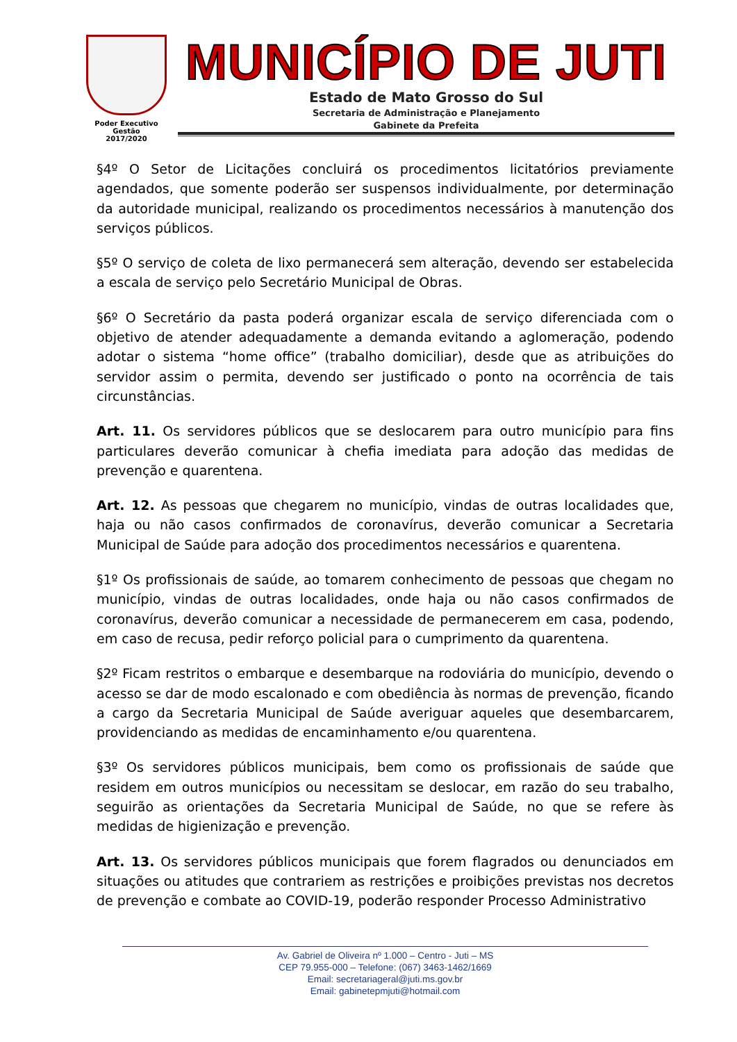Poder Executivo
Gestão
2017/2020
MUNICÍPIO DE JUTI
Estado de Mato Grosso do Sul
Secretaria de Administração e Planejamento
Gabinete da Prefeita
§4º O Setor de Licitações concluirá os procedimentos licitatórios previamente agendados, que somente poderão ser suspensos individualmente, por determinação da autoridade municipal, realizando os procedimentos necessários à manutenção dos serviços públicos.
§5º O serviço de coleta de lixo permanecerá sem alteração, devendo ser estabelecida a escala de serviço pelo Secretário Municipal de Obras.
§6º O Secretário da pasta poderá organizar escala de serviço diferenciada com o objetivo de atender adequadamente a demanda evitando a aglomeração, podendo adotar o sistema “home office” (trabalho domiciliar), desde que as atribuições do servidor assim o permita, devendo ser justificado o ponto na ocorrência de tais circunstâncias.
Art. 11. Os servidores públicos que se deslocarem para outro município para fins particulares deverão comunicar à chefia imediata para adoção das medidas de prevenção e quarentena.
Art. 12. As pessoas que chegarem no município, vindas de outras localidades que, haja ou não casos confirmados de coronavírus, deverão comunicar a Secretaria Municipal de Saúde para adoção dos procedimentos necessários e quarentena.
§1º Os profissionais de saúde, ao tomarem conhecimento de pessoas que chegam no município, vindas de outras localidades, onde haja ou não casos confirmados de coronavírus, deverão comunicar a necessidade de permanecerem em casa, podendo, em caso de recusa, pedir reforço policial para o cumprimento da quarentena.
§2º Ficam restritos o embarque e desembarque na rodoviária do município, devendo o acesso se dar de modo escalonado e com obediência às normas de prevenção, ficando a cargo da Secretaria Municipal de Saúde averiguar aqueles que desembarcarem, providenciando as medidas de encaminhamento e/ou quarentena.
§3º Os servidores públicos municipais, bem como os profissionais de saúde que residem em outros municípios ou necessitam se deslocar, em razão do seu trabalho, seguirão as orientações da Secretaria Municipal de Saúde, no que se refere às medidas de higienização e prevenção.
Art. 13. Os servidores públicos municipais que forem flagrados ou denunciados em situações ou atitudes que contrariem as restrições e proibições previstas nos decretos de prevenção e combate ao COVID-19, poderão responder Processo Administrativo
Av. Gabriel de Oliveira nº 1.000 – Centro - Juti – MS
CEP 79.955-000 – Telefone: (067) 3463-1462/1669
Email: secretariageral@juti.ms.gov.br
Email: gabinetepmjuti@hotmail.com